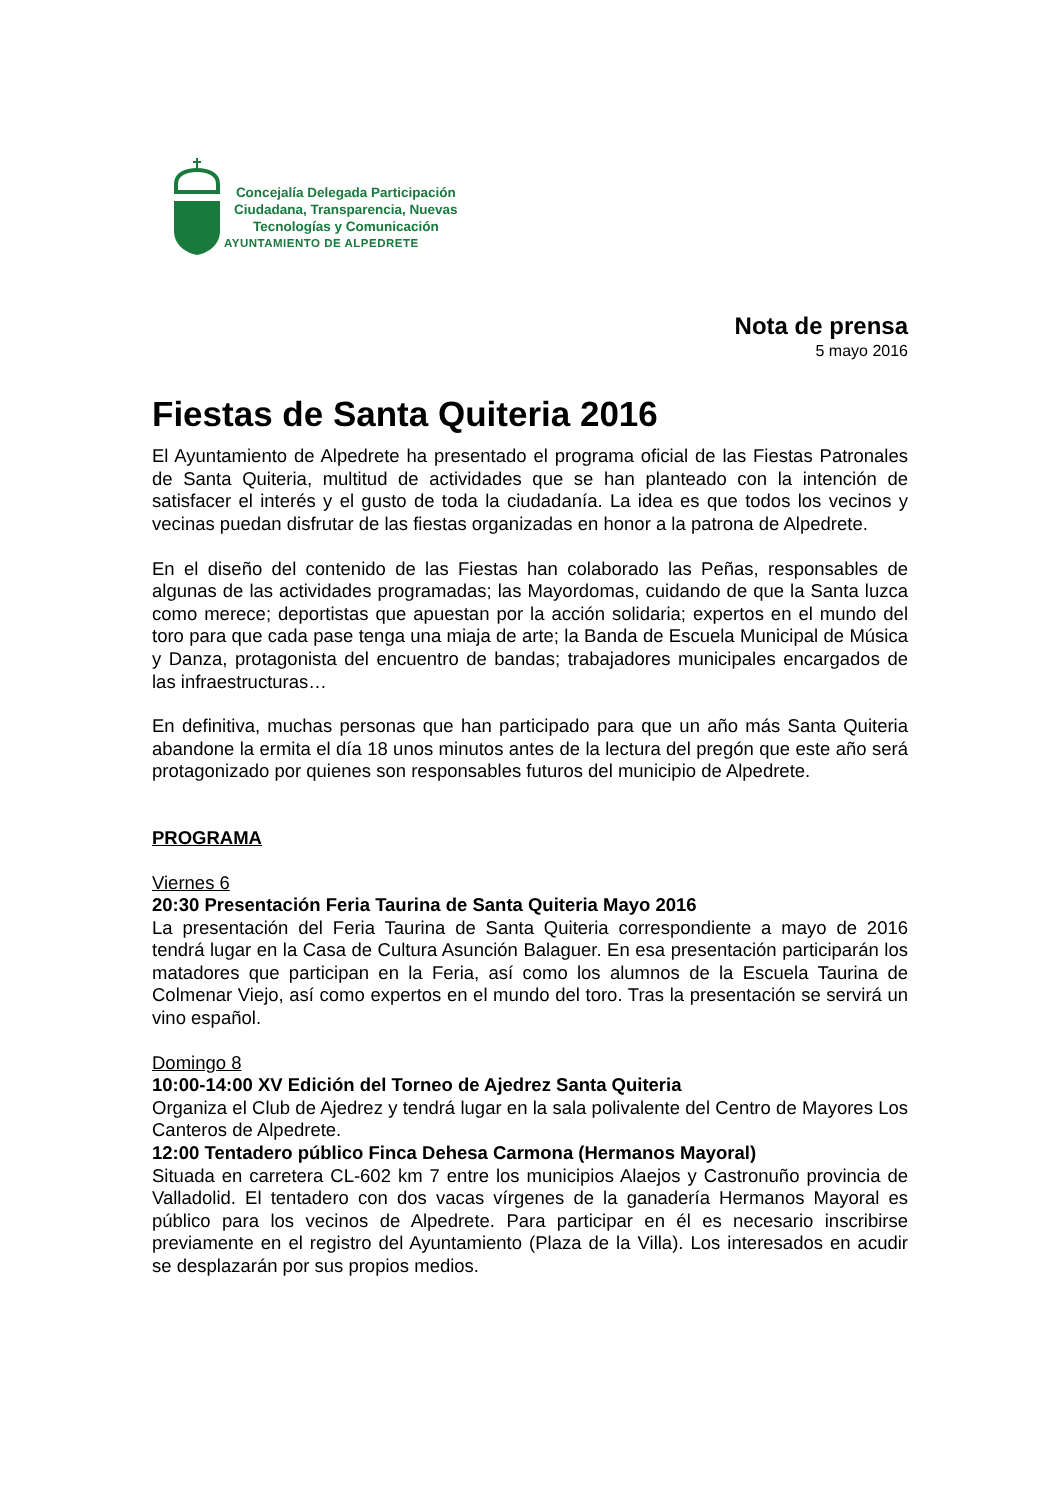Concejalía Delegada Participación
Ciudadana, Transparencia, Nuevas
Tecnologías y Comunicación
AYUNTAMIENTO DE ALPEDRETE
Nota de prensa
5 mayo 2016
Fiestas de Santa Quiteria 2016
El Ayuntamiento de Alpedrete ha presentado el programa oficial de las Fiestas Patronales de Santa Quiteria, multitud de actividades que se han planteado con la intención de satisfacer el interés y el gusto de toda la ciudadanía. La idea es que todos los vecinos y vecinas puedan disfrutar de las fiestas organizadas en honor a la patrona de Alpedrete.
En el diseño del contenido de las Fiestas han colaborado las Peñas, responsables de algunas de las actividades programadas; las Mayordomas, cuidando de que la Santa luzca como merece; deportistas que apuestan por la acción solidaria; expertos en el mundo del toro para que cada pase tenga una miaja de arte; la Banda de Escuela Municipal de Música y Danza, protagonista del encuentro de bandas; trabajadores municipales encargados de las infraestructuras…
En definitiva, muchas personas que han participado para que un año más Santa Quiteria abandone la ermita el día 18 unos minutos antes de la lectura del pregón que este año será protagonizado por quienes son responsables futuros del municipio de Alpedrete.
PROGRAMA
Viernes 6
20:30 Presentación Feria Taurina de Santa Quiteria Mayo 2016
La presentación del Feria Taurina de Santa Quiteria correspondiente a mayo de 2016 tendrá lugar en la Casa de Cultura Asunción Balaguer. En esa presentación participarán los matadores que participan en la Feria, así como los alumnos de la Escuela Taurina de Colmenar Viejo, así como expertos en el mundo del toro. Tras la presentación se servirá un vino español.
Domingo 8
10:00-14:00 XV Edición del Torneo de Ajedrez Santa Quiteria
Organiza el Club de Ajedrez y tendrá lugar en la sala polivalente del Centro de Mayores Los Canteros de Alpedrete.
12:00 Tentadero público Finca Dehesa Carmona (Hermanos Mayoral)
Situada en carretera CL-602 km 7 entre los municipios Alaejos y Castronuño provincia de Valladolid. El tentadero con dos vacas vírgenes de la ganadería Hermanos Mayoral es público para los vecinos de Alpedrete. Para participar en él es necesario inscribirse previamente en el registro del Ayuntamiento (Plaza de la Villa). Los interesados en acudir se desplazarán por sus propios medios.